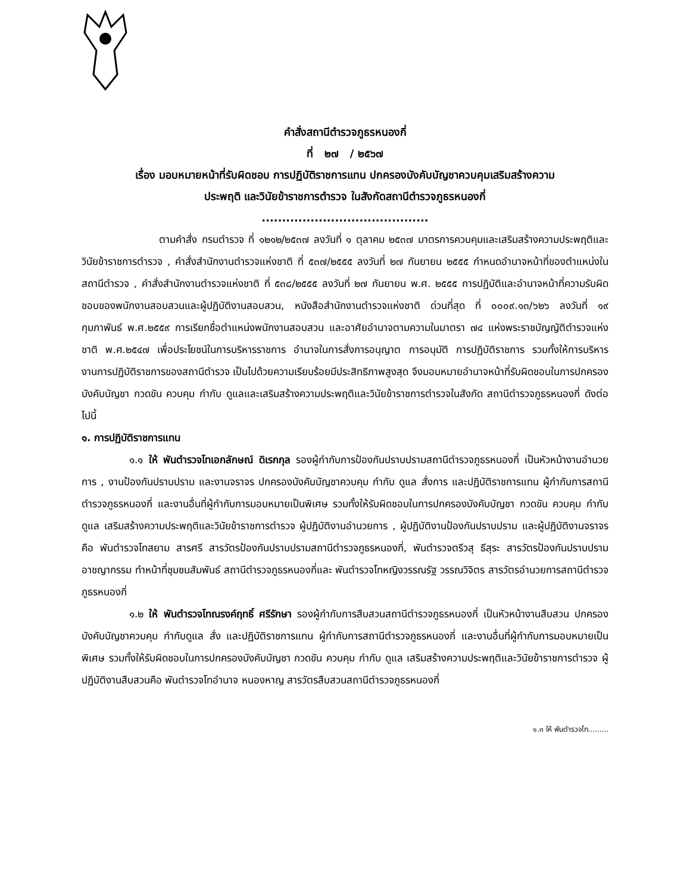คำสั่งสถานีตำรวจภูธรหนองกี่
ที่ ๒๗ / ๒๕๖๗
เรื่อง มอบหมายหน้าที่รับผิดชอบ การปฏิบัติราชการแทน ปกครองบังคับบัญชาควบคุมเสริมสร้างความ
ประพฤติ และวินัยข้าราชการตำรวจ ในสังกัดสถานีตำรวจภูธรหนองกี่
.........................................
ตามคำสั่ง กรมตำรวจ ที่ ๑๒๑๒/๒๕๓๗ ลงวันที่ ๑ ตุลาคม ๒๕๓๗ มาตรการควบคุมและเสริมสร้างความประพฤติและวินัยข้าราชการตำรวจ , คำสั่งสำนักงานตำรวจแห่งชาติ ที่ ๕๓๗/๒๕๕๕ ลงวันที่ ๒๗ กันยายน ๒๕๕๕ กำหนดอำนาจหน้าที่ของตำแหน่งในสถานีตำรวจ , คำสั่งสำนักงานตำรวจแห่งชาติ ที่ ๕๓๘/๒๕๕๕ ลงวันที่ ๒๗ กันยายน พ.ศ. ๒๕๕๕ การปฏิบัติและอำนาจหน้าที่ความรับผิดชอบของพนักงานสอบสวนและผู้ปฏิบัติงานสอบสวน, หนังสือสำนักงานตำรวจแห่งชาติ ด่วนที่สุด ที่ ๐๐๐๙.๑๓/๖๒๖ ลงวันที่ ๑๙ กุมภาพันธ์ พ.ศ.๒๕๕๙ การเรียกชื่อตำแหน่งพนักงานสอบสวน และอาศัยอำนาจตามความในมาตรา ๗๔ แห่งพระราชบัญญัติตำรวจแห่งชาติ พ.ศ.๒๕๔๗ เพื่อประโยชน์ในการบริหารราชการ อำนาจในการสั่งการอนุญาต การอนุมัติ การปฏิบัติราชการ รวมทั้งให้การบริหารงานการปฏิบัติราชการของสถานีตำรวจ เป็นไปด้วยความเรียบร้อยมีประสิทธิภาพสูงสุด จึงมอบหมายอำนาจหน้าที่รับผิดชอบในการปกครองบังคับบัญชา กวดขัน ควบคุม กำกับ ดูแลและเสริมสร้างความประพฤติและวินัยข้าราชการตำรวจในสังกัด สถานีตำรวจภูธรหนองกี่ ดังต่อไปนี้
๑. การปฏิบัติราชการแทน
๑.๑ ให้ พันตำรวจโทเอกลักษณ์ ดิเรกกุล รองผู้กำกับการป้องกันปราบปรามสถานีตำรวจภูธรหนองกี่ เป็นหัวหน้างานอำนวยการ , งานป้องกันปราบปราม และงานจราจร ปกครองบังคับบัญชาควบคุม กำกับ ดูแล สั่งการ และปฏิบัติราชการแทน ผู้กำกับการสถานีตำรวจภูธรหนองกี่ และงานอื่นที่ผู้กำกับการมอบหมายเป็นพิเศษ รวมทั้งให้รับผิดชอบในการปกครองบังคับบัญชา กวดขัน ควบคุม กำกับ ดูแล เสริมสร้างความประพฤติและวินัยข้าราชการตำรวจ ผู้ปฏิบัติงานอำนวยการ , ผู้ปฏิบัติงานป้องกันปราบปราม และผู้ปฏิบัติงานจราจร คือ พันตำรวจโทสยาม สารศรี สารวัตรป้องกันปราบปรามสถานีตำรวจภูธรหนองกี่, พันตำรวจตรีวสุ ธีสุระ สารวัตรป้องกันปราบปรามอาชญากรรม ทำหน้าที่ชุมชนสัมพันธ์ สถานีตำรวจภูธรหนองกี่และ พันตำรวจโทหญิงวรรณรัฐ วรรณวิจิตร สารวัตรอำนวยการสถานีตำรวจภูธรหนองกี่
๑.๒ ให้ พันตำรวจโทณรงค์ฤทธิ์ ศรีรักษา รองผู้กำกับการสืบสวนสถานีตำรวจภูธรหนองกี่ เป็นหัวหน้างานสืบสวน ปกครองบังคับบัญชาควบคุม กำกับดูแล สั่ง และปฏิบัติราชการแทน ผู้กำกับการสถานีตำรวจภูธรหนองกี่ และงานอื่นที่ผู้กำกับการมอบหมายเป็นพิเศษ รวมทั้งให้รับผิดชอบในการปกครองบังคับบัญชา กวดขัน ควบคุม กำกับ ดูแล เสริมสร้างความประพฤติและวินัยข้าราชการตำรวจ ผู้ปฏิบัติงานสืบสวนคือ พันตำรวจโทอำนาจ หนองหาญ สารวัตรสืบสวนสถานีตำรวจภูธรหนองกี่
๑.๓ ให้ พันตำรวจโท.........